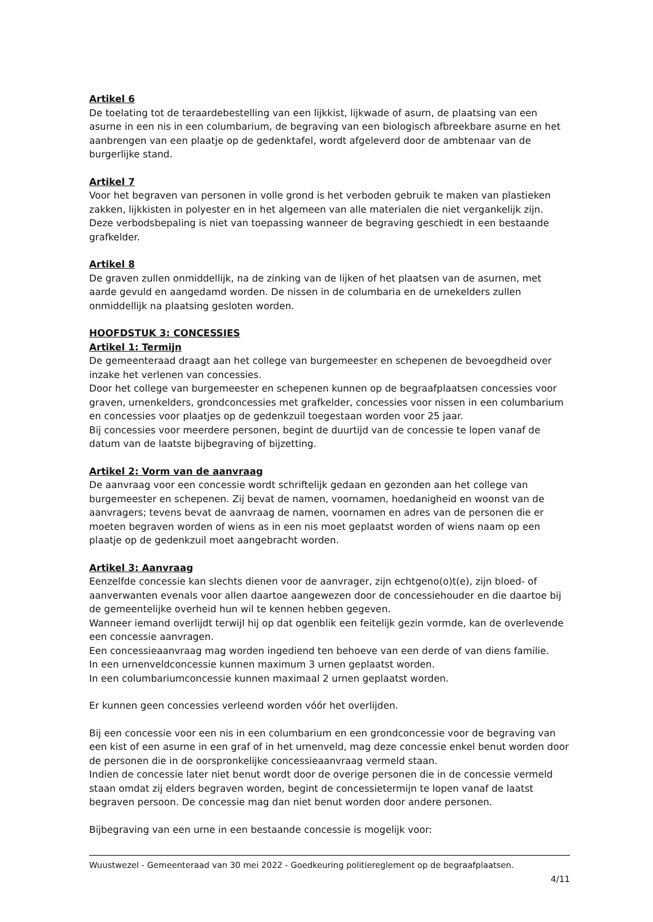Artikel 6
De toelating tot de teraardebestelling van een lijkkist, lijkwade of asurn, de plaatsing van een asurne in een nis in een columbarium, de begraving van een biologisch afbreekbare asurne en het aanbrengen van een plaatje op de gedenktafel, wordt afgeleverd door de ambtenaar van de burgerlijke stand.
Artikel 7
Voor het begraven van personen in volle grond is het verboden gebruik te maken van plastieken zakken, lijkkisten in polyester en in het algemeen van alle materialen die niet vergankelijk zijn. Deze verbodsbepaling is niet van toepassing wanneer de begraving geschiedt in een bestaande grafkelder.
Artikel 8
De graven zullen onmiddellijk, na de zinking van de lijken of het plaatsen van de asurnen, met aarde gevuld en aangedamd worden. De nissen in de columbaria en de urnekelders zullen onmiddellijk na plaatsing gesloten worden.
HOOFDSTUK 3: CONCESSIES
Artikel 1: Termijn
De gemeenteraad draagt aan het college van burgemeester en schepenen de bevoegdheid over inzake het verlenen van concessies.
Door het college van burgemeester en schepenen kunnen op de begraafplaatsen concessies voor graven, urnenkelders, grondconcessies met grafkelder, concessies voor nissen in een columbarium en concessies voor plaatjes op de gedenkzuil toegestaan worden voor 25 jaar.
Bij concessies voor meerdere personen, begint de duurtijd van de concessie te lopen vanaf de datum van de laatste bijbegraving of bijzetting.
Artikel 2: Vorm van de aanvraag
De aanvraag voor een concessie wordt schriftelijk gedaan en gezonden aan het college van burgemeester en schepenen. Zij bevat de namen, voornamen, hoedanigheid en woonst van de aanvragers; tevens bevat de aanvraag de namen, voornamen en adres van de personen die er moeten begraven worden of wiens as in een nis moet geplaatst worden of wiens naam op een plaatje op de gedenkzuil moet aangebracht worden.
Artikel 3: Aanvraag
Eenzelfde concessie kan slechts dienen voor de aanvrager, zijn echtgeno(o)t(e), zijn bloed- of aanverwanten evenals voor allen daartoe aangewezen door de concessiehouder en die daartoe bij de gemeentelijke overheid hun wil te kennen hebben gegeven.
Wanneer iemand overlijdt terwijl hij op dat ogenblik een feitelijk gezin vormde, kan de overlevende een concessie aanvragen.
Een concessieaanvraag mag worden ingediend ten behoeve van een derde of van diens familie.
In een urnenveldconcessie kunnen maximum 3 urnen geplaatst worden.
In een columbariumconcessie kunnen maximaal 2 urnen geplaatst worden.
Er kunnen geen concessies verleend worden vóór het overlijden.
Bij een concessie voor een nis in een columbarium en een grondconcessie voor de begraving van een kist of een asurne in een graf of in het urnenveld, mag deze concessie enkel benut worden door de personen die in de oorspronkelijke concessieaanvraag vermeld staan.
Indien de concessie later niet benut wordt door de overige personen die in de concessie vermeld staan omdat zij elders begraven worden, begint de concessietermijn te lopen vanaf de laatst begraven persoon. De concessie mag dan niet benut worden door andere personen.
Bijbegraving van een urne in een bestaande concessie is mogelijk voor:
Wuustwezel - Gemeenteraad van 30 mei 2022 - Goedkeuring politiereglement op de begraafplaatsen.
4/11